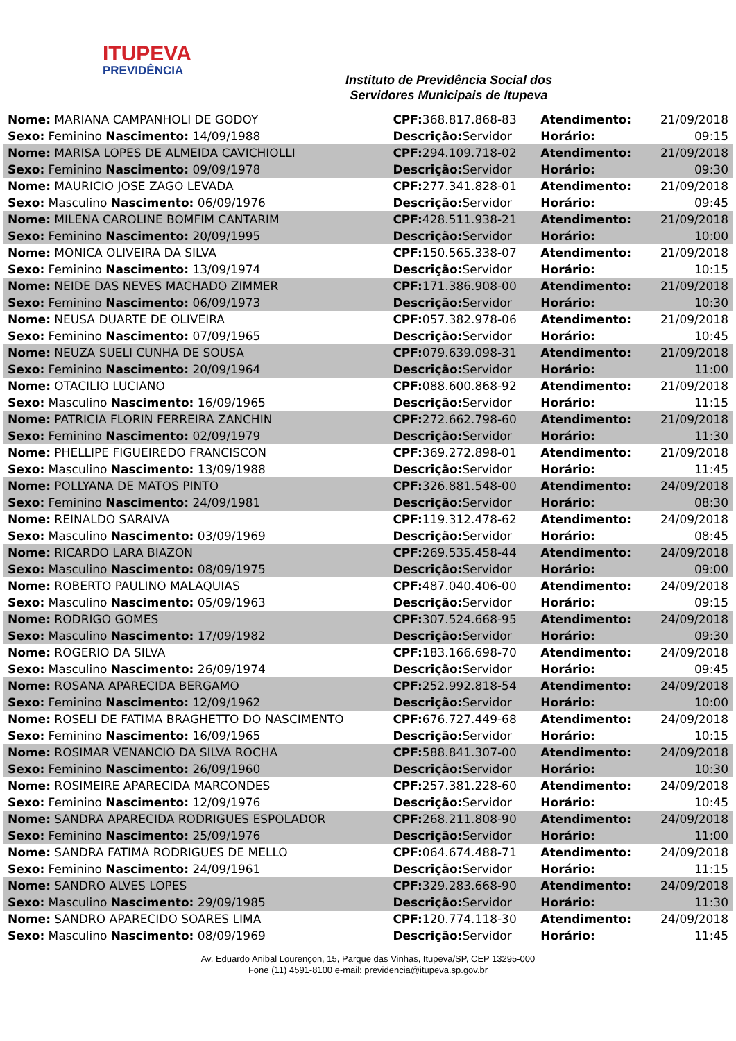ITUPEVA
PREVIDÊNCIA
Instituto de Previdência Social dos
Servidores Municipais de Itupeva
| Nome: MARIANA CAMPANHOLI DE GODOY | CPF: 368.817.868-83 | Atendimento: | 21/09/2018 |
| Sexo: Feminino Nascimento: 14/09/1988 | Descrição: Servidor | Horário: | 09:15 |
| Nome: MARISA LOPES DE ALMEIDA CAVICHIOLLI | CPF: 294.109.718-02 | Atendimento: | 21/09/2018 |
| Sexo: Feminino Nascimento: 09/09/1978 | Descrição: Servidor | Horário: | 09:30 |
| Nome: MAURICIO JOSE ZAGO LEVADA | CPF: 277.341.828-01 | Atendimento: | 21/09/2018 |
| Sexo: Masculino Nascimento: 06/09/1976 | Descrição: Servidor | Horário: | 09:45 |
| Nome: MILENA CAROLINE BOMFIM CANTARIM | CPF: 428.511.938-21 | Atendimento: | 21/09/2018 |
| Sexo: Feminino Nascimento: 20/09/1995 | Descrição: Servidor | Horário: | 10:00 |
| Nome: MONICA OLIVEIRA DA SILVA | CPF: 150.565.338-07 | Atendimento: | 21/09/2018 |
| Sexo: Feminino Nascimento: 13/09/1974 | Descrição: Servidor | Horário: | 10:15 |
| Nome: NEIDE DAS NEVES MACHADO ZIMMER | CPF: 171.386.908-00 | Atendimento: | 21/09/2018 |
| Sexo: Feminino Nascimento: 06/09/1973 | Descrição: Servidor | Horário: | 10:30 |
| Nome: NEUSA DUARTE DE OLIVEIRA | CPF: 057.382.978-06 | Atendimento: | 21/09/2018 |
| Sexo: Feminino Nascimento: 07/09/1965 | Descrição: Servidor | Horário: | 10:45 |
| Nome: NEUZA SUELI CUNHA DE SOUSA | CPF: 079.639.098-31 | Atendimento: | 21/09/2018 |
| Sexo: Feminino Nascimento: 20/09/1964 | Descrição: Servidor | Horário: | 11:00 |
| Nome: OTACILIO LUCIANO | CPF: 088.600.868-92 | Atendimento: | 21/09/2018 |
| Sexo: Masculino Nascimento: 16/09/1965 | Descrição: Servidor | Horário: | 11:15 |
| Nome: PATRICIA FLORIN FERREIRA ZANCHIN | CPF: 272.662.798-60 | Atendimento: | 21/09/2018 |
| Sexo: Feminino Nascimento: 02/09/1979 | Descrição: Servidor | Horário: | 11:30 |
| Nome: PHELLIPE FIGUEIREDO FRANCISCON | CPF: 369.272.898-01 | Atendimento: | 21/09/2018 |
| Sexo: Masculino Nascimento: 13/09/1988 | Descrição: Servidor | Horário: | 11:45 |
| Nome: POLLYANA DE MATOS PINTO | CPF: 326.881.548-00 | Atendimento: | 24/09/2018 |
| Sexo: Feminino Nascimento: 24/09/1981 | Descrição: Servidor | Horário: | 08:30 |
| Nome: REINALDO SARAIVA | CPF: 119.312.478-62 | Atendimento: | 24/09/2018 |
| Sexo: Masculino Nascimento: 03/09/1969 | Descrição: Servidor | Horário: | 08:45 |
| Nome: RICARDO LARA BIAZON | CPF: 269.535.458-44 | Atendimento: | 24/09/2018 |
| Sexo: Masculino Nascimento: 08/09/1975 | Descrição: Servidor | Horário: | 09:00 |
| Nome: ROBERTO PAULINO MALAQUIAS | CPF: 487.040.406-00 | Atendimento: | 24/09/2018 |
| Sexo: Masculino Nascimento: 05/09/1963 | Descrição: Servidor | Horário: | 09:15 |
| Nome: RODRIGO GOMES | CPF: 307.524.668-95 | Atendimento: | 24/09/2018 |
| Sexo: Masculino Nascimento: 17/09/1982 | Descrição: Servidor | Horário: | 09:30 |
| Nome: ROGERIO DA SILVA | CPF: 183.166.698-70 | Atendimento: | 24/09/2018 |
| Sexo: Masculino Nascimento: 26/09/1974 | Descrição: Servidor | Horário: | 09:45 |
| Nome: ROSANA APARECIDA BERGAMO | CPF: 252.992.818-54 | Atendimento: | 24/09/2018 |
| Sexo: Feminino Nascimento: 12/09/1962 | Descrição: Servidor | Horário: | 10:00 |
| Nome: ROSELI DE FATIMA BRAGHETTO DO NASCIMENTO | CPF: 676.727.449-68 | Atendimento: | 24/09/2018 |
| Sexo: Feminino Nascimento: 16/09/1965 | Descrição: Servidor | Horário: | 10:15 |
| Nome: ROSIMAR VENANCIO DA SILVA ROCHA | CPF: 588.841.307-00 | Atendimento: | 24/09/2018 |
| Sexo: Feminino Nascimento: 26/09/1960 | Descrição: Servidor | Horário: | 10:30 |
| Nome: ROSIMEIRE APARECIDA MARCONDES | CPF: 257.381.228-60 | Atendimento: | 24/09/2018 |
| Sexo: Feminino Nascimento: 12/09/1976 | Descrição: Servidor | Horário: | 10:45 |
| Nome: SANDRA APARECIDA RODRIGUES ESPOLADOR | CPF: 268.211.808-90 | Atendimento: | 24/09/2018 |
| Sexo: Feminino Nascimento: 25/09/1976 | Descrição: Servidor | Horário: | 11:00 |
| Nome: SANDRA FATIMA RODRIGUES DE MELLO | CPF: 064.674.488-71 | Atendimento: | 24/09/2018 |
| Sexo: Feminino Nascimento: 24/09/1961 | Descrição: Servidor | Horário: | 11:15 |
| Nome: SANDRO ALVES LOPES | CPF: 329.283.668-90 | Atendimento: | 24/09/2018 |
| Sexo: Masculino Nascimento: 29/09/1985 | Descrição: Servidor | Horário: | 11:30 |
| Nome: SANDRO APARECIDO SOARES LIMA | CPF: 120.774.118-30 | Atendimento: | 24/09/2018 |
| Sexo: Masculino Nascimento: 08/09/1969 | Descrição: Servidor | Horário: | 11:45 |
Av. Eduardo Anibal Lourençon, 15, Parque das Vinhas, Itupeva/SP, CEP 13295-000
Fone (11) 4591-8100 e-mail: previdencia@itupeva.sp.gov.br